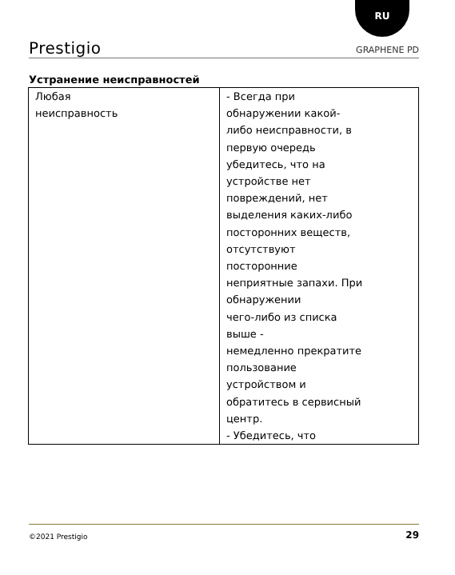RU
Prestigio GRAPHENE PD
Устранение неисправностей
| Любая неисправность | - Всегда при обнаружении какой- либо неисправности, в первую очередь убедитесь, что на устройстве нет повреждений, нет выделения каких-либо посторонних веществ, отсутствуют посторонние неприятные запахи. При обнаружении чего-либо из списка выше - немедленно прекратите пользование устройством и обратитесь в сервисный центр. - Убедитесь, что |
©2021 Prestigio 29